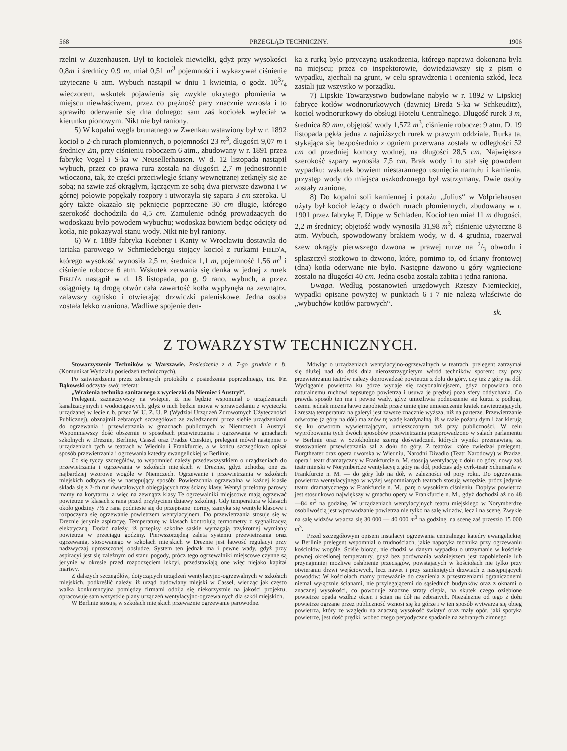568 PRZEGLĄD TECHNICZNY. 1906
rzelni w Zuzenhausen. Był to kociołek niewielki, gdyż przy wysokości 0,8m i średnicy 0,9 m, miał 0,51 m<sup>3</sup> pojemności i wykazywał ciśnienie użyteczne 6 atm. Wybuch nastąpił w dniu 1 kwietnia, o godz. 103/4 wieczorem, wskutek pojawienia się zwykle ukrytego płomienia w miejscu niewłaściwem, przez co prężność pary znacznie wzrosła i to sprawiło oderwanie się dna dolnego: sam zaś kociołek wyleciał w kierunku pionowym. Nikt nie był raniony.
5) W kopalni węgla brunatnego w Zwenkau wstawiony był w r. 1892 kocioł o 2-ch rurach płomiennych, o pojemności 23 m<sup>3</sup>, długości 9,07 m i średnicy 2m, przy ciśnieniu roboczem 6 atm., zbudowany w r. 1891 przez fabrykę Vogel i S-ka w Neusellerhausen. W d. 12 listopada nastąpił wybuch, przez co prawa rura została na długości 2,7 m jednostronnie wtłoczona, tak, że części przeciwległe ściany wewnętrznej zetknęły się ze sobą; na szwie zaś okrągłym, łączącym ze sobą dwa pierwsze dzwona i w górnej połowie popękały rozpory i utworzyła się szpara 3 cm szeroka. U góry także okazało się pęknięcie poprzeczne 30 cm długie, którego szerokość dochodziła do 4,5 cm. Zamulenie odnóg prowadzących do wodoskazu było powodem wybuchu; wodoskaz bowiem będąc odcięty od kotła, nie pokazywał stanu wody. Nikt nie był raniony.
6) W r. 1889 fabryka Koebner i Kanty w Wrocławiu dostawiła do tartaka parowego w Schmiedebergu stojący kocioł z rurkami Field'a, którego wysokość wynosiła 2,5 m, średnica 1,1 m, pojemność 1,56 m<sup>3</sup> i ciśnienie robocze 6 atm. Wskutek zerwania się denka w jednej z rurek Field'a nastąpił w d. 18 listopada, po g. 9 rano, wybuch, a przez osiągnięty tą drogą otwór cała zawartość kotła wypłynęła na zewnątrz, zalawszy ognisko i otwierając drzwiczki paleniskowe. Jedna osoba została lekko zraniona. Wadliwe spojenie den-
ka z rurką było przyczyną uszkodzenia, którego naprawa dokonana była na miejscu; przez co inspektorowie, dowiedziawszy się z pism o wypadku, zjechali na grunt, w celu sprawdzenia i ocenienia szkód, lecz zastali już wszystko w porządku.
7) Lipskie Towarzystwo budowlane nabyło w r. 1892 w Lipskiej fabryce kotłów wodnorurkowych (dawniej Breda S-ka w Schkeuditz), kocioł wodnorurkowy do obsługi Hotelu Centralnego. Długość rurek 3 m, średnica 89 mm, objętość wody 1,572 m<sup>3</sup>, ciśnienie robocze: 9 atm. D. 19 listopada pękła jedna z najniższych rurek w prawym oddziale. Rurka ta, stykająca się bezpośrednio z ogniem przerwana została w odległości 52 cm od przedniej komory wodnej, na długości 28,5 cm. Największa szerokość szpary wynosiła 7,5 cm. Brak wody i tu stał się powodem wypadku; wskutek bowiem niestarannego usunięcia namułu i kamienia, przystęp wody do miejsca uszkodzonego był wstrzymany. Dwie osoby zostały zranione.
8) Do kopalni soli kamiennej i potażu „Julius“ w Volpriehausen użyty był kocioł leżący o dwóch rurach płomiennych, zbudowany w r. 1901 przez fabrykę F. Dippe w Schladen. Kocioł ten miał 11 m długości, 2,2 m średnicy; objętość wody wynosiła 31,98 m<sup>3</sup>; ciśnienie użyteczne 8 atm. Wybuch, spowodowany brakiem wody, w d. 4 grudnia, rozerwał szew okrągły pierwszego dzwona w prawej rurze na 2/3 obwodu i spłaszczył stożkowo to dzwono, które, pomimo to, od ściany frontowej (dna) kotła oderwane nie było. Następne dzwono u góry wgniecione zostało na długości 40 cm. Jedna osoba została zabita i jedna raniona.
Uwaga. Według postanowień urzędowych Rzeszy Niemieckiej, wypadki opisane powyżej w punktach 6 i 7 nie należą właściwie do „wybuchów kotłów parowych“.
sk.
Z TOWARZYSTW TECHNICZNYCH.
Stowarzyszenie Techników w Warszawie. Posiedzenie z d. 7-go grudnia r. b. (Komunikat Wydziału posiedzeń technicznych).
Po zatwierdzeniu przez zebranych protokółu z posiedzenia poprzedniego, inż. Fr. Bąkowski odczytał swój referat:
„Wrażenia technika sanitarnego z wycieczki do Niemiec i Austryi“.
Prelegent, zaznaczywszy na wstępie, iż nie będzie wspominał o urządzeniach kanalizacyjnych i wodociągowych, gdyż o nich będzie mowa w sprawozdaniu z wycieczki urządzanej w lecie r. b. przez W. U. Z. U. P. (Wydział Urządzeń Zdrowotnych Użyteczności Publicznej), obznajmił zebranych szczegółowo ze zwiedzanemi przez siebie urządzeniami do ogrzewania i przewietrzania w gmachach publicznych w Niemczech i Austryi. Wspomniawszy dość obszernie o sposobach przewietrzania i ogrzewania w gmachach szkolnych w Dreznie, Berlinie, Cassel oraz Pradze Czeskiej, prelegent mówił następnie o urządzeniach tych w teatrach w Wiedniu i Frankfurcie, a w końcu szczegółowo opisał sposób przewietrzania i ogrzewania katedry ewangelickiej w Berlinie.
Co się tyczy szczegółów, to wspomnieć należy przedewszystkiem o urządzeniach do przewietrzania i ogrzewania w szkołach miejskich w Dreznie, gdyż uchodzą one za najbardziej wzorowe wogóle w Niemczech. Ogrzewanie i przewietrzania w szkołach miejskich odbywa się w następujący sposób: Powierzchnia ogrzewalna w każdej klasie składa się z 2-ch rur dwucalowych obiegających trzy ściany klasy. Wentyl przelotny parowy mamy na korytarzu, a więc na zewnątrz klasy Te ogrzewalniki miejscowe mają ogrzewać powietrze w klasach z rana przed przybyciem dziatwy szkolnej. Gdy temperatura w klasach około godziny 7½ z rana podniesie się do przepisanej normy, zamyka się wentyle klasowe i rozpoczyna się ogrzewanie powietrzem wentylacyjnem. Do przewietrzania stosuje się w Dreznie jedynie aspiracyę. Temperaturę w klasach kontrolują termometry z sygnalizacyą elektryczną. Dodać należy, iż przepisy szkolne saskie wymagają trzykrotnej wymiany powietrza w przeciągu godziny. Pierwszorzędną zaletą systemu przewietrzania oraz ogrzewania, stosowanego w szkołach miejskich w Dreznie jest łatwość regulacyi przy nadzwyczaj uproszczonej obsłudze. System ten jednak ma i pewne wady, gdyż przy aspiracyi jest się zależnym od stanu pogody, prócz tego ogrzewalniki miejscowe czynne są jedynie w okresie przed rozpoczęciem lekcyi, przedstawiają one więc niejako kapitał martwy.
Z dalszych szczegółów, dotyczących urządzeń wentylacyjno-ogrzewalnych w szkołach miejskich, podkreślić należy, iż urząd budowlany miejski w Cassel, wiedząc jak często walka konkurencyjna pomiędzy firmami odbija się niekorzystnie na jakości projektu, opracowuje sam wszystkie plany urządzeń wentylacyjno-ogrzewalnych dla szkół miejskich.
W Berlinie stosują w szkołach miejskich przeważnie ogrzewanie parowodne.
Mówiąc o urządzeniach wentylacyjno-ogrzewalnych w teatrach, prelegent zatrzymał się dłużej nad do dziś dnia nierozstrzygniętym wśród techników sporem: czy przy przewietrzaniu teatrów należy doprowadzać powietrze z dołu do góry, czy też z góry na dół. Wyciąganie powietrza ku górze wydaje się racyonalniejszem, gdyż odpowiada ono naturalnemu ruchowi zepsutego powietrza i usuwa je prędzej poza sfery oddychania. Co prawda sposób ten ma i pewne wady, gdyż umożliwia podnoszenie się kurzu z podłogi, czemu jednak można łatwo zapobiedz przez umiejętne umieszczenie kratek nawietrzających, i zresztą temperatura na galeryi jest zawsze znacznie wyższa, niż na parterze. Przewietrzanie odwrotne (z góry na dół) ma znów tę wadę kardynalną, iż w razie pożaru dym i żar kierują się ku otworom wywietrzającym, umieszczonym tuż przy publiczności. W celu wypróbowania tych dwóch sposobów przewietrzania przeprowadzono w salach parlamentu w Berlinie oraz w Sztokholmie szereg doświadczeń, których wyniki przemawiają za stosowaniem przewietrzania sal z dołu do góry. Z teatrów, które zwiedzał prelegent, Burgtheater oraz opera dworska w Wiedniu, Narodni Divadlo (Teatr Narodowy) w Pradze, opera i teatr dramatyczny w Frankfurcie n. M. stosują wentylacyę z dołu do góry, nowy zaś teatr miejski w Norymberdze wentylacyę z góry na dół, podczas gdy cyrk-teatr Schuman'a w Frankfurcie n. M. — do góry lub na dół, w zależności od pory roku. Do ogrzewania powietrza wentylacyjnego w wyżej wspomnianych teatrach stosują wszędzie, prócz jedynie teatru dramatycznego w Frankfurcie n. M., parę o wysokiem ciśnieniu. Dopływ powietrza jest stosunkowo największy w gmachu opery w Frankfurcie n. M., gdyż dochodzi aż do 48—84 m<sup>3</sup> na godzinę. W urządzeniach wentylacyjnych teatru miejskiego w Norymberdze osobliwością jest wprowadzanie powietrza nie tylko na salę widzów, lecz i na scenę. Zwykle na salę widzów wtłacza się 30 000 — 40 000 m<sup>3</sup> na godzinę, na scenę zaś przeszło 15 000 m<sup>3</sup>.
Przed szczegółowym opisem instalacyi ogrzewania centralnego katedry ewangelickiej w Berlinie prelegent wspomniał o trudnościach, jakie napotyka technika przy ogrzewaniu kościołów wogóle. Ściśle biorąc, nie chodzi w danym wypadku o utrzymanie w kościele pewnej określonej temperatury, gdyż bez porównania ważniejszem jest zapobieżenie lub przynajmniej możliwe osłabienie przeciągów, powstających w kościołach nie tylko przy otwieraniu drzwi wejściowych, lecz nawet i przy zamkniętych drzwiach z następujących powodów: W kościołach mamy przeważnie do czynienia z przestrzeniami ograniczonemi niemal wyłącznie ścianami, nie przylegającemi do sąsiednich budynków oraz z oknami o znacznej wysokości, co powoduje znaczne straty ciepła, na skutek czego oziębione powietrze opada wzdłuż okien i ścian na dół na zebranych. Niezależnie od tego z dołu powietrze ogrzane przez publiczność wznosi się ku górze i w ten sposób wytwarza się obieg powietrza, który ze względu na znaczną wysokość świątyń oraz mały opór, jaki spotyka powietrze, jest dość prędki, wobec czego peryodyczne spadanie na zebranych zimnego